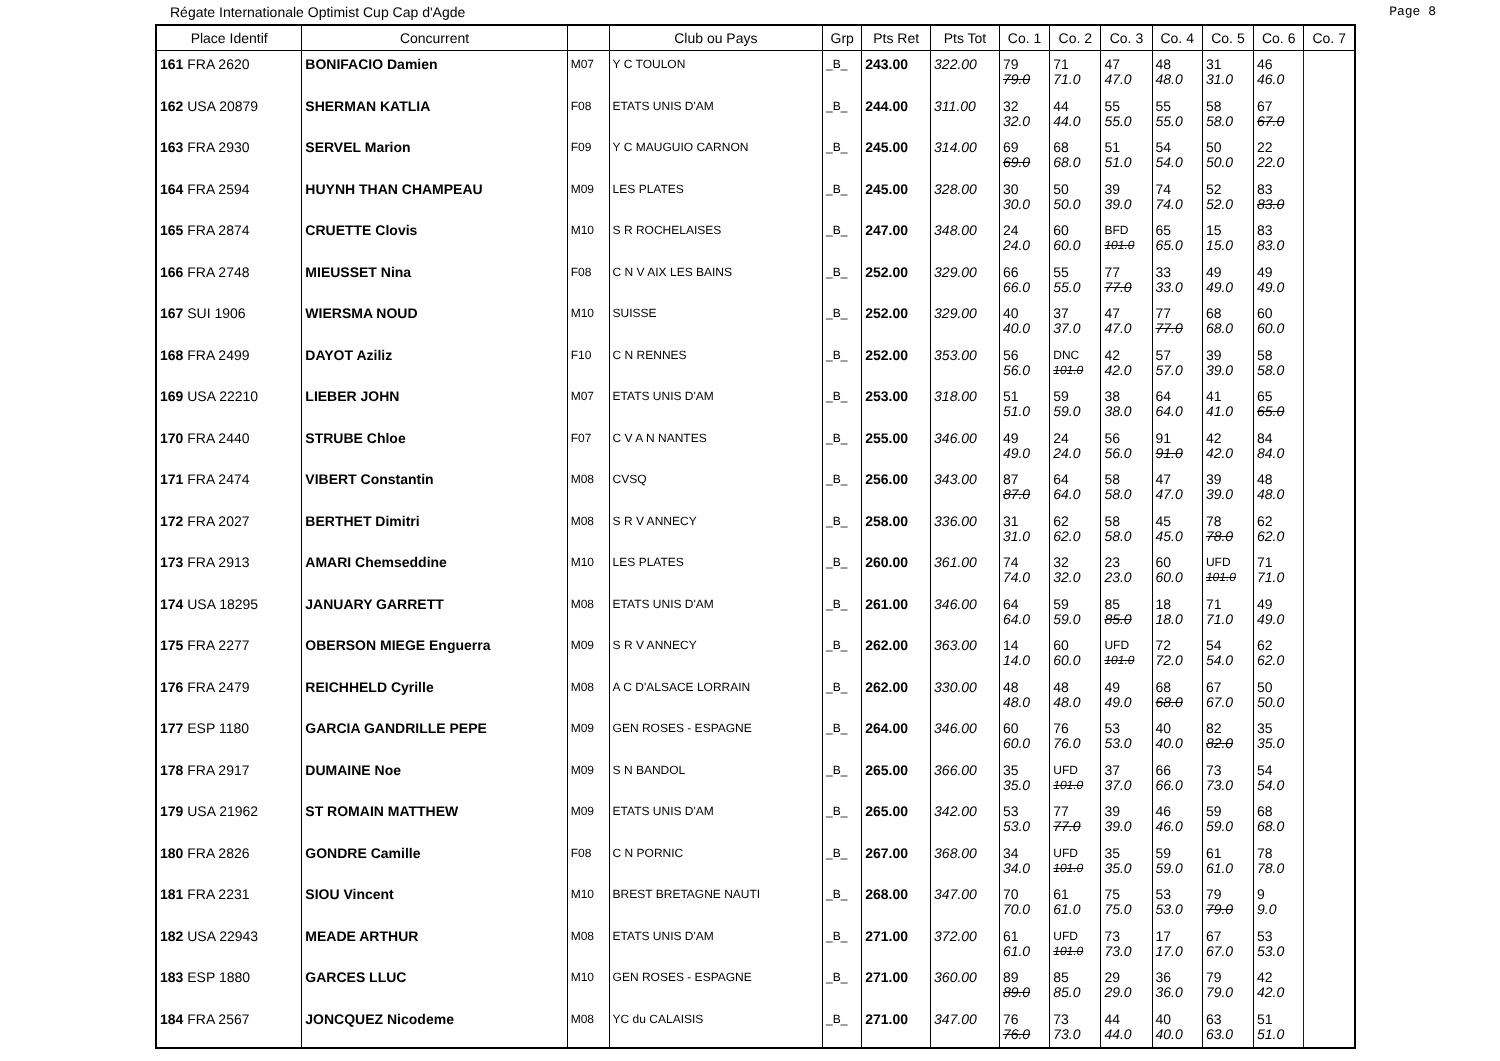Régate Internationale Optimist Cup Cap d'Agde Page 8
| Place Identif | Concurrent | | Club ou Pays | Grp | Pts Ret | Pts Tot | Co. 1 | Co. 2 | Co. 3 | Co. 4 | Co. 5 | Co. 6 | Co. 7 |
| --- | --- | --- | --- | --- | --- | --- | --- | --- | --- | --- | --- | --- | --- |
| 161 FRA 2620 | BONIFACIO Damien | M07 | Y C TOULON | _B_ | 243.00 | 322.00 | 79 79.0 | 71 71.0 | 47 47.0 | 48 48.0 | 31 31.0 | 46 46.0 | |
| 162 USA 20879 | SHERMAN KATLIA | F08 | ETATS UNIS D'AM | _B_ | 244.00 | 311.00 | 32 32.0 | 44 44.0 | 55 55.0 | 55 55.0 | 58 58.0 | 67 67.0 | |
| 163 FRA 2930 | SERVEL Marion | F09 | Y C MAUGUIO CARNON | _B_ | 245.00 | 314.00 | 69 69.0 | 68 68.0 | 51 51.0 | 54 54.0 | 50 50.0 | 22 22.0 | |
| 164 FRA 2594 | HUYNH THAN CHAMPEAU | M09 | LES PLATES | _B_ | 245.00 | 328.00 | 30 30.0 | 50 50.0 | 39 39.0 | 74 74.0 | 52 52.0 | 83 83.0 | |
| 165 FRA 2874 | CRUETTE Clovis | M10 | S R ROCHELAISES | _B_ | 247.00 | 348.00 | 24 24.0 | 60 60.0 | BFD 101.0 | 65 65.0 | 15 15.0 | 83 83.0 | |
| 166 FRA 2748 | MIEUSSET Nina | F08 | C N V AIX LES BAINS | _B_ | 252.00 | 329.00 | 66 66.0 | 55 55.0 | 77 77.0 | 33 33.0 | 49 49.0 | 49 49.0 | |
| 167 SUI 1906 | WIERSMA NOUD | M10 | SUISSE | _B_ | 252.00 | 329.00 | 40 40.0 | 37 37.0 | 47 47.0 | 77 77.0 | 68 68.0 | 60 60.0 | |
| 168 FRA 2499 | DAYOT Aziliz | F10 | C N RENNES | _B_ | 252.00 | 353.00 | 56 56.0 | DNC 101.0 | 42 42.0 | 57 57.0 | 39 39.0 | 58 58.0 | |
| 169 USA 22210 | LIEBER JOHN | M07 | ETATS UNIS D'AM | _B_ | 253.00 | 318.00 | 51 51.0 | 59 59.0 | 38 38.0 | 64 64.0 | 41 41.0 | 65 65.0 | |
| 170 FRA 2440 | STRUBE Chloe | F07 | C V A N NANTES | _B_ | 255.00 | 346.00 | 49 49.0 | 24 24.0 | 56 56.0 | 91 91.0 | 42 42.0 | 84 84.0 | |
| 171 FRA 2474 | VIBERT Constantin | M08 | CVSQ | _B_ | 256.00 | 343.00 | 87 87.0 | 64 64.0 | 58 58.0 | 47 47.0 | 39 39.0 | 48 48.0 | |
| 172 FRA 2027 | BERTHET Dimitri | M08 | S R V ANNECY | _B_ | 258.00 | 336.00 | 31 31.0 | 62 62.0 | 58 58.0 | 45 45.0 | 78 78.0 | 62 62.0 | |
| 173 FRA 2913 | AMARI Chemseddine | M10 | LES PLATES | _B_ | 260.00 | 361.00 | 74 74.0 | 32 32.0 | 23 23.0 | 60 60.0 | UFD 101.0 | 71 71.0 | |
| 174 USA 18295 | JANUARY GARRETT | M08 | ETATS UNIS D'AM | _B_ | 261.00 | 346.00 | 64 64.0 | 59 59.0 | 85 85.0 | 18 18.0 | 71 71.0 | 49 49.0 | |
| 175 FRA 2277 | OBERSON MIEGE Enguerra | M09 | S R V ANNECY | _B_ | 262.00 | 363.00 | 14 14.0 | 60 60.0 | UFD 101.0 | 72 72.0 | 54 54.0 | 62 62.0 | |
| 176 FRA 2479 | REICHHELD Cyrille | M08 | A C D'ALSACE LORRAIN | _B_ | 262.00 | 330.00 | 48 48.0 | 48 48.0 | 49 49.0 | 68 68.0 | 67 67.0 | 50 50.0 | |
| 177 ESP 1180 | GARCIA GANDRILLE PEPE | M09 | GEN ROSES - ESPAGNE | _B_ | 264.00 | 346.00 | 60 60.0 | 76 76.0 | 53 53.0 | 40 40.0 | 82 82.0 | 35 35.0 | |
| 178 FRA 2917 | DUMAINE Noe | M09 | S N BANDOL | _B_ | 265.00 | 366.00 | 35 35.0 | UFD 101.0 | 37 37.0 | 66 66.0 | 73 73.0 | 54 54.0 | |
| 179 USA 21962 | ST ROMAIN MATTHEW | M09 | ETATS UNIS D'AM | _B_ | 265.00 | 342.00 | 53 53.0 | 77 77.0 | 39 39.0 | 46 46.0 | 59 59.0 | 68 68.0 | |
| 180 FRA 2826 | GONDRE Camille | F08 | C N PORNIC | _B_ | 267.00 | 368.00 | 34 34.0 | UFD 101.0 | 35 35.0 | 59 59.0 | 61 61.0 | 78 78.0 | |
| 181 FRA 2231 | SIOU Vincent | M10 | BREST BRETAGNE NAUTI | _B_ | 268.00 | 347.00 | 70 70.0 | 61 61.0 | 75 75.0 | 53 53.0 | 79 79.0 | 9 9.0 | |
| 182 USA 22943 | MEADE ARTHUR | M08 | ETATS UNIS D'AM | _B_ | 271.00 | 372.00 | 61 61.0 | UFD 101.0 | 73 73.0 | 17 17.0 | 67 67.0 | 53 53.0 | |
| 183 ESP 1880 | GARCES LLUC | M10 | GEN ROSES - ESPAGNE | _B_ | 271.00 | 360.00 | 89 89.0 | 85 85.0 | 29 29.0 | 36 36.0 | 79 79.0 | 42 42.0 | |
| 184 FRA 2567 | JONCQUEZ Nicodeme | M08 | YC du CALAISIS | _B_ | 271.00 | 347.00 | 76 76.0 | 73 73.0 | 44 44.0 | 40 40.0 | 63 63.0 | 51 51.0 | |